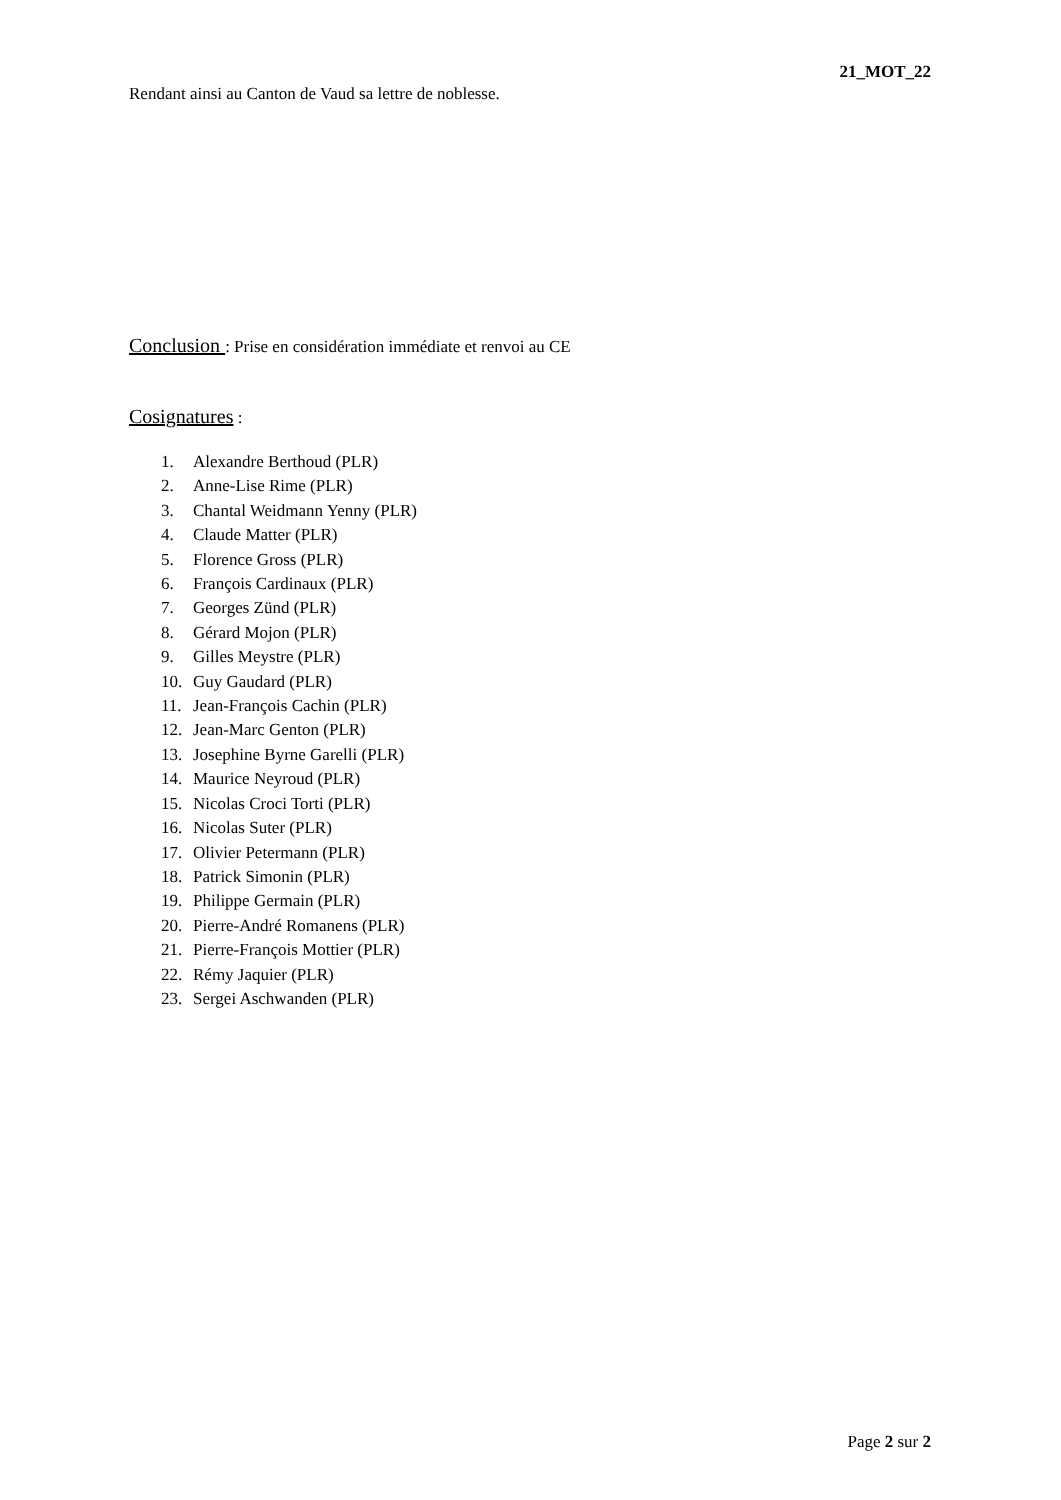21_MOT_22
Rendant ainsi au Canton de Vaud sa lettre de noblesse.
Conclusion : Prise en considération immédiate et renvoi au CE
Cosignatures :
1. Alexandre Berthoud (PLR)
2. Anne-Lise Rime (PLR)
3. Chantal Weidmann Yenny (PLR)
4. Claude Matter (PLR)
5. Florence Gross (PLR)
6. François Cardinaux (PLR)
7. Georges Zünd (PLR)
8. Gérard Mojon (PLR)
9. Gilles Meystre (PLR)
10. Guy Gaudard (PLR)
11. Jean-François Cachin (PLR)
12. Jean-Marc Genton (PLR)
13. Josephine Byrne Garelli (PLR)
14. Maurice Neyroud (PLR)
15. Nicolas Croci Torti (PLR)
16. Nicolas Suter (PLR)
17. Olivier Petermann (PLR)
18. Patrick Simonin (PLR)
19. Philippe Germain (PLR)
20. Pierre-André Romanens (PLR)
21. Pierre-François Mottier (PLR)
22. Rémy Jaquier (PLR)
23. Sergei Aschwanden (PLR)
Page 2 sur 2